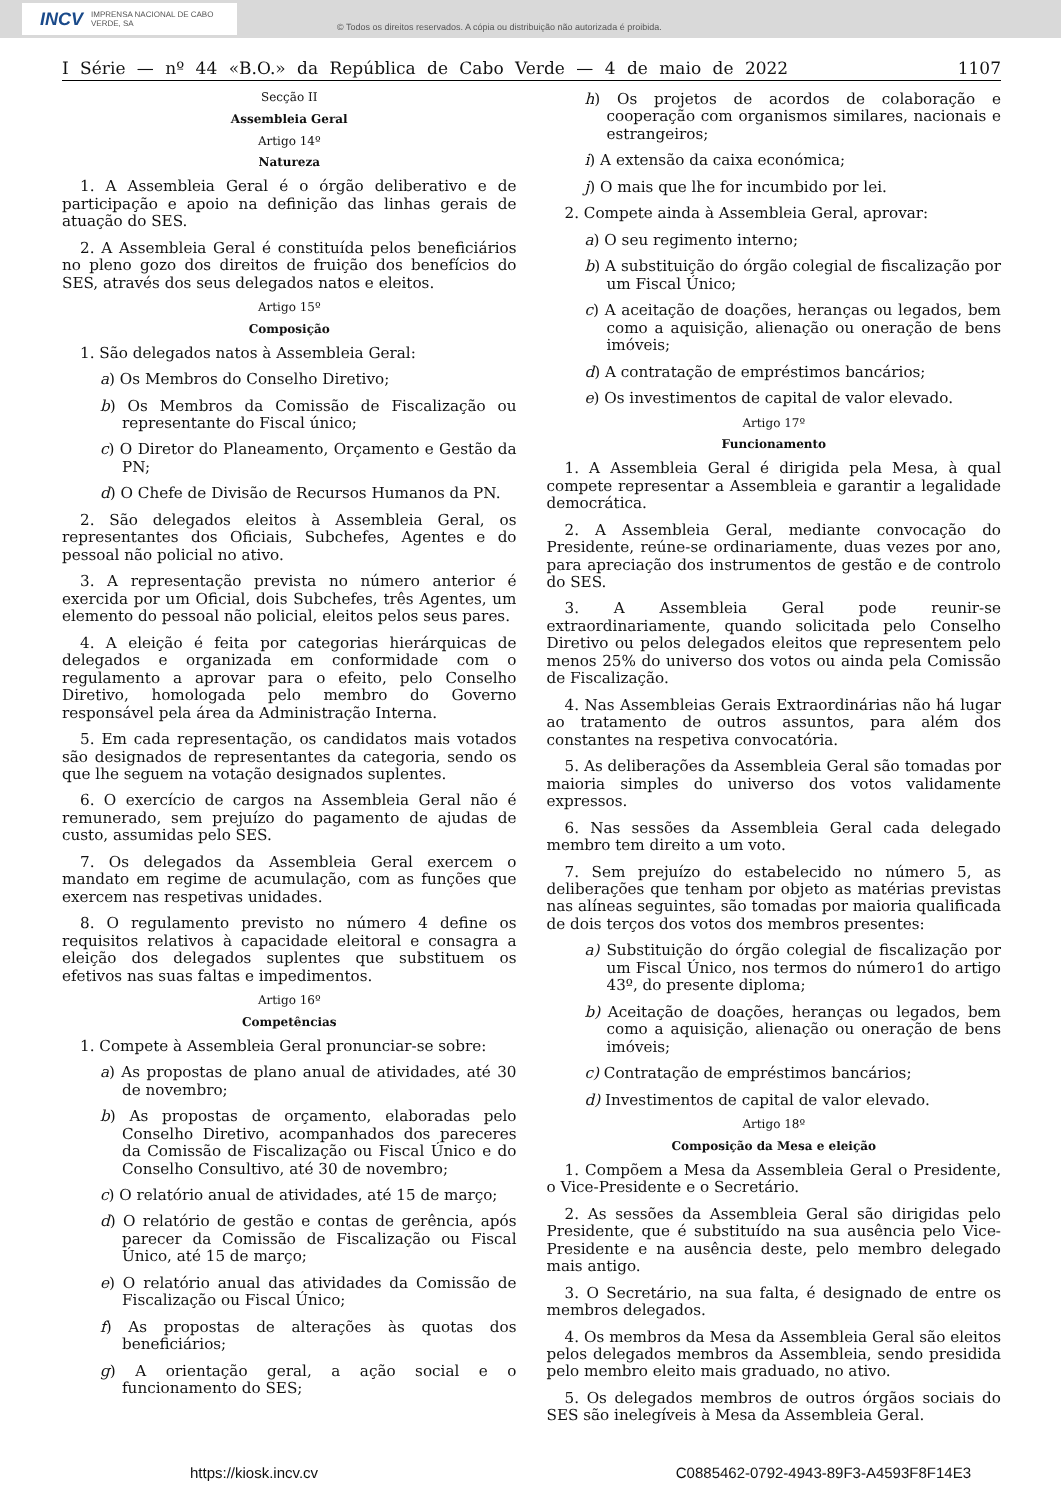INCV IMPRENSA NACIONAL DE CABO VERDE, SA
© Todos os direitos reservados. A cópia ou distribuição não autorizada é proibida.
I Série — nº 44 «B.O.» da República de Cabo Verde — 4 de maio de 2022 1107
Secção II
Assembleia Geral
Artigo 14º
Natureza
1. A Assembleia Geral é o órgão deliberativo e de participação e apoio na definição das linhas gerais de atuação do SES.
2. A Assembleia Geral é constituída pelos beneficiários no pleno gozo dos direitos de fruição dos benefícios do SES, através dos seus delegados natos e eleitos.
Artigo 15º
Composição
1. São delegados natos à Assembleia Geral:
a) Os Membros do Conselho Diretivo;
b) Os Membros da Comissão de Fiscalização ou representante do Fiscal único;
c) O Diretor do Planeamento, Orçamento e Gestão da PN;
d) O Chefe de Divisão de Recursos Humanos da PN.
2. São delegados eleitos à Assembleia Geral, os representantes dos Oficiais, Subchefes, Agentes e do pessoal não policial no ativo.
3. A representação prevista no número anterior é exercida por um Oficial, dois Subchefes, três Agentes, um elemento do pessoal não policial, eleitos pelos seus pares.
4. A eleição é feita por categorias hierárquicas de delegados e organizada em conformidade com o regulamento a aprovar para o efeito, pelo Conselho Diretivo, homologada pelo membro do Governo responsável pela área da Administração Interna.
5. Em cada representação, os candidatos mais votados são designados de representantes da categoria, sendo os que lhe seguem na votação designados suplentes.
6. O exercício de cargos na Assembleia Geral não é remunerado, sem prejuízo do pagamento de ajudas de custo, assumidas pelo SES.
7. Os delegados da Assembleia Geral exercem o mandato em regime de acumulação, com as funções que exercem nas respetivas unidades.
8. O regulamento previsto no número 4 define os requisitos relativos à capacidade eleitoral e consagra a eleição dos delegados suplentes que substituem os efetivos nas suas faltas e impedimentos.
Artigo 16º
Competências
1. Compete à Assembleia Geral pronunciar-se sobre:
a) As propostas de plano anual de atividades, até 30 de novembro;
b) As propostas de orçamento, elaboradas pelo Conselho Diretivo, acompanhados dos pareceres da Comissão de Fiscalização ou Fiscal Único e do Conselho Consultivo, até 30 de novembro;
c) O relatório anual de atividades, até 15 de março;
d) O relatório de gestão e contas de gerência, após parecer da Comissão de Fiscalização ou Fiscal Único, até 15 de março;
e) O relatório anual das atividades da Comissão de Fiscalização ou Fiscal Único;
f) As propostas de alterações às quotas dos beneficiários;
g) A orientação geral, a ação social e o funcionamento do SES;
h) Os projetos de acordos de colaboração e cooperação com organismos similares, nacionais e estrangeiros;
i) A extensão da caixa económica;
j) O mais que lhe for incumbido por lei.
2. Compete ainda à Assembleia Geral, aprovar:
a) O seu regimento interno;
b) A substituição do órgão colegial de fiscalização por um Fiscal Único;
c) A aceitação de doações, heranças ou legados, bem como a aquisição, alienação ou oneração de bens imóveis;
d) A contratação de empréstimos bancários;
e) Os investimentos de capital de valor elevado.
Artigo 17º
Funcionamento
1. A Assembleia Geral é dirigida pela Mesa, à qual compete representar a Assembleia e garantir a legalidade democrática.
2. A Assembleia Geral, mediante convocação do Presidente, reúne-se ordinariamente, duas vezes por ano, para apreciação dos instrumentos de gestão e de controlo do SES.
3. A Assembleia Geral pode reunir-se extraordinariamente, quando solicitada pelo Conselho Diretivo ou pelos delegados eleitos que representem pelo menos 25% do universo dos votos ou ainda pela Comissão de Fiscalização.
4. Nas Assembleias Gerais Extraordinárias não há lugar ao tratamento de outros assuntos, para além dos constantes na respetiva convocatória.
5. As deliberações da Assembleia Geral são tomadas por maioria simples do universo dos votos validamente expressos.
6. Nas sessões da Assembleia Geral cada delegado membro tem direito a um voto.
7. Sem prejuízo do estabelecido no número 5, as deliberações que tenham por objeto as matérias previstas nas alíneas seguintes, são tomadas por maioria qualificada de dois terços dos votos dos membros presentes:
a) Substituição do órgão colegial de fiscalização por um Fiscal Único, nos termos do número1 do artigo 43º, do presente diploma;
b) Aceitação de doações, heranças ou legados, bem como a aquisição, alienação ou oneração de bens imóveis;
c) Contratação de empréstimos bancários;
d) Investimentos de capital de valor elevado.
Artigo 18º
Composição da Mesa e eleição
1. Compõem a Mesa da Assembleia Geral o Presidente, o Vice-Presidente e o Secretário.
2. As sessões da Assembleia Geral são dirigidas pelo Presidente, que é substituído na sua ausência pelo Vice-Presidente e na ausência deste, pelo membro delegado mais antigo.
3. O Secretário, na sua falta, é designado de entre os membros delegados.
4. Os membros da Mesa da Assembleia Geral são eleitos pelos delegados membros da Assembleia, sendo presidida pelo membro eleito mais graduado, no ativo.
5. Os delegados membros de outros órgãos sociais do SES são inelegíveis à Mesa da Assembleia Geral.
https://kiosk.incv.cv C0885462-0792-4943-89F3-A4593F8F14E3